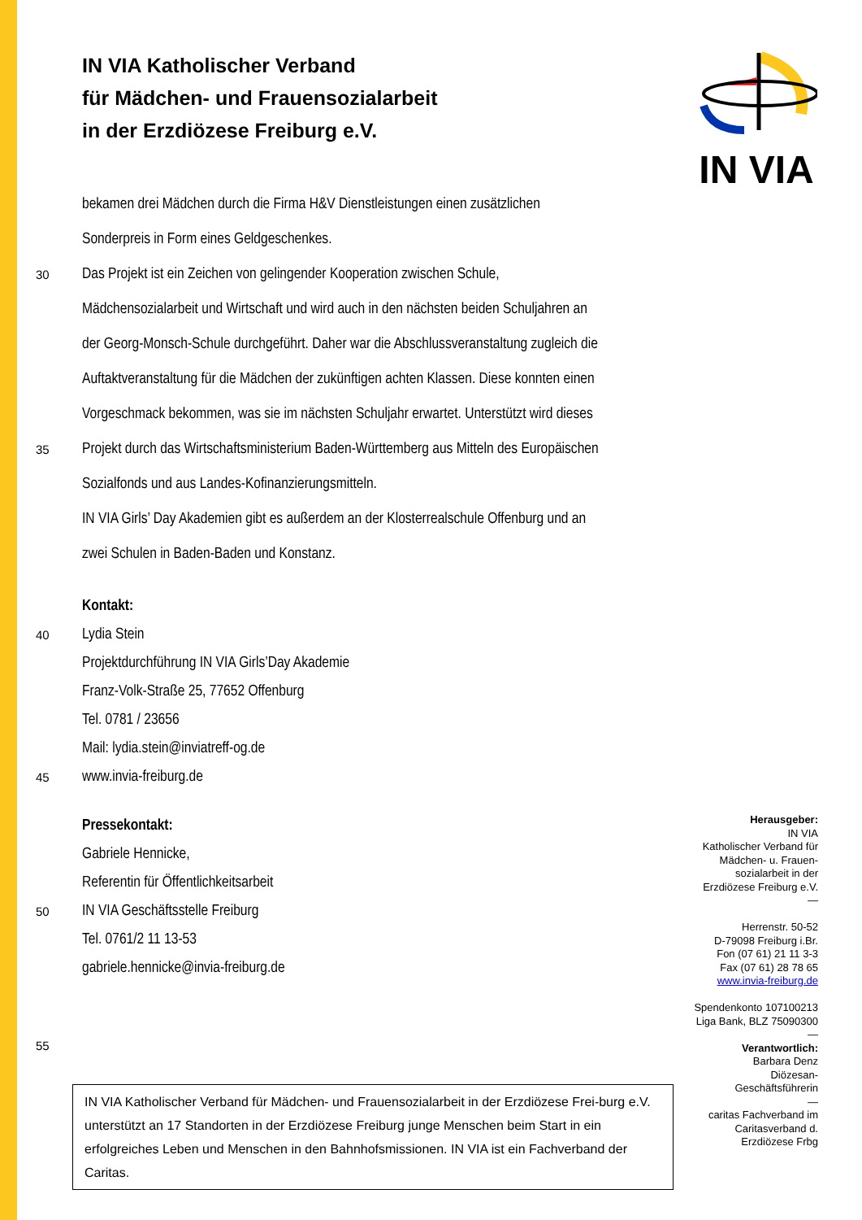IN VIA
IN VIA Katholischer Verband
für Mädchen- und Frauensozialarbeit
in der Erzdiözese Freiburg e.V.
bekamen drei Mädchen durch die Firma H&V Dienstleistungen einen zusätzlichen
Sonderpreis in Form eines Geldgeschenkes.
30 Das Projekt ist ein Zeichen von gelingender Kooperation zwischen Schule,
Mädchensozialarbeit und Wirtschaft und wird auch in den nächsten beiden Schuljahren an
der Georg-Monsch-Schule durchgeführt. Daher war die Abschlussveranstaltung zugleich die
Auftaktveranstaltung für die Mädchen der zukünftigen achten Klassen. Diese konnten einen
Vorgeschmack bekommen, was sie im nächsten Schuljahr erwartet. Unterstützt wird dieses
35 Projekt durch das Wirtschaftsministerium Baden-Württemberg aus Mitteln des Europäischen
Sozialfonds und aus Landes-Kofinanzierungsmitteln.
IN VIA Girls’ Day Akademien gibt es außerdem an der Klosterrealschule Offenburg und an
zwei Schulen in Baden-Baden und Konstanz.
Kontakt:
40 Lydia Stein
Projektdurchführung IN VIA Girls’Day Akademie
Franz-Volk-Straße 25, 77652 Offenburg
Tel. 0781 / 23656
Mail: lydia.stein@inviatreff-og.de
45 www.invia-freiburg.de
Pressekontakt:
Gabriele Hennicke,
Referentin für Öffentlichkeitsarbeit
50 IN VIA Geschäftsstelle Freiburg
Tel. 0761/2 11 13-53
gabriele.hennicke@invia-freiburg.de
55
IN VIA Katholischer Verband für Mädchen- und Frauensozialarbeit in der Erzdiözese Frei-burg e.V. unterstützt an 17 Standorten in der Erzdiözese Freiburg junge Menschen beim Start in ein erfolgreiches Leben und Menschen in den Bahnhofsmissionen. IN VIA ist ein Fachverband der Caritas.
Herausgeber:
IN VIA
Katholischer Verband für
Mädchen- u. Frauen-
sozialarbeit in der
Erzdiözese Freiburg e.V.
—
Herrenstr. 50-52
D-79098 Freiburg i.Br.
Fon (07 61) 21 11 3-3
Fax (07 61) 28 78 65
www.invia-freiburg.de
Spendenkonto 107100213
Liga Bank, BLZ 75090300
—
Verantwortlich:
Barbara Denz
Diözesan-
Geschäftsführerin
—
caritas Fachverband im
Caritasverband d.
Erzdiözese Frbg